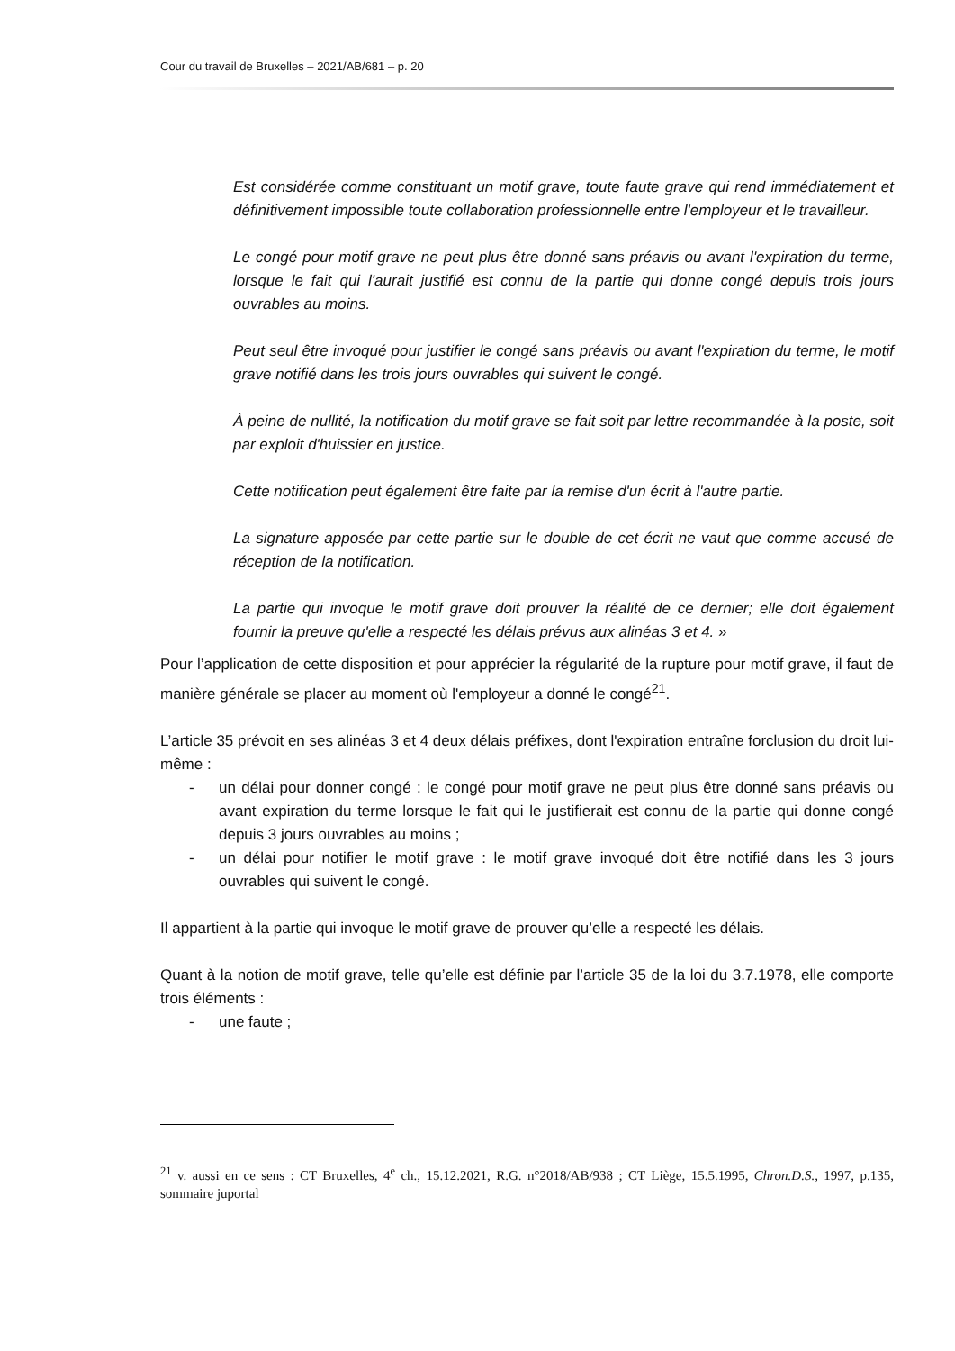Cour du travail de Bruxelles – 2021/AB/681 – p. 20
Est considérée comme constituant un motif grave, toute faute grave qui rend immédiatement et définitivement impossible toute collaboration professionnelle entre l'employeur et le travailleur.
Le congé pour motif grave ne peut plus être donné sans préavis ou avant l'expiration du terme, lorsque le fait qui l'aurait justifié est connu de la partie qui donne congé depuis trois jours ouvrables au moins.
Peut seul être invoqué pour justifier le congé sans préavis ou avant l'expiration du terme, le motif grave notifié dans les trois jours ouvrables qui suivent le congé.
À peine de nullité, la notification du motif grave se fait soit par lettre recommandée à la poste, soit par exploit d'huissier en justice.
Cette notification peut également être faite par la remise d'un écrit à l'autre partie.
La signature apposée par cette partie sur le double de cet écrit ne vaut que comme accusé de réception de la notification.
La partie qui invoque le motif grave doit prouver la réalité de ce dernier; elle doit également fournir la preuve qu'elle a respecté les délais prévus aux alinéas 3 et 4. »
Pour l’application de cette disposition et pour apprécier la régularité de la rupture pour motif grave, il faut de manière générale se placer au moment où l'employeur a donné le congé<sup>21</sup>.
L’article 35 prévoit en ses alinéas 3 et 4 deux délais préfixes, dont l'expiration entraîne forclusion du droit lui-même :
- un délai pour donner congé : le congé pour motif grave ne peut plus être donné sans préavis ou avant expiration du terme lorsque le fait qui le justifierait est connu de la partie qui donne congé depuis 3 jours ouvrables au moins ;
- un délai pour notifier le motif grave : le motif grave invoqué doit être notifié dans les 3 jours ouvrables qui suivent le congé.
Il appartient à la partie qui invoque le motif grave de prouver qu’elle a respecté les délais.
Quant à la notion de motif grave, telle qu’elle est définie par l’article 35 de la loi du 3.7.1978, elle comporte trois éléments :
- une faute ;
<sup>21</sup> v. aussi en ce sens : CT Bruxelles, 4<sup>e</sup> ch., 15.12.2021, R.G. n°2018/AB/938 ; CT Liège, 15.5.1995, Chron.D.S., 1997, p.135, sommaire juportal